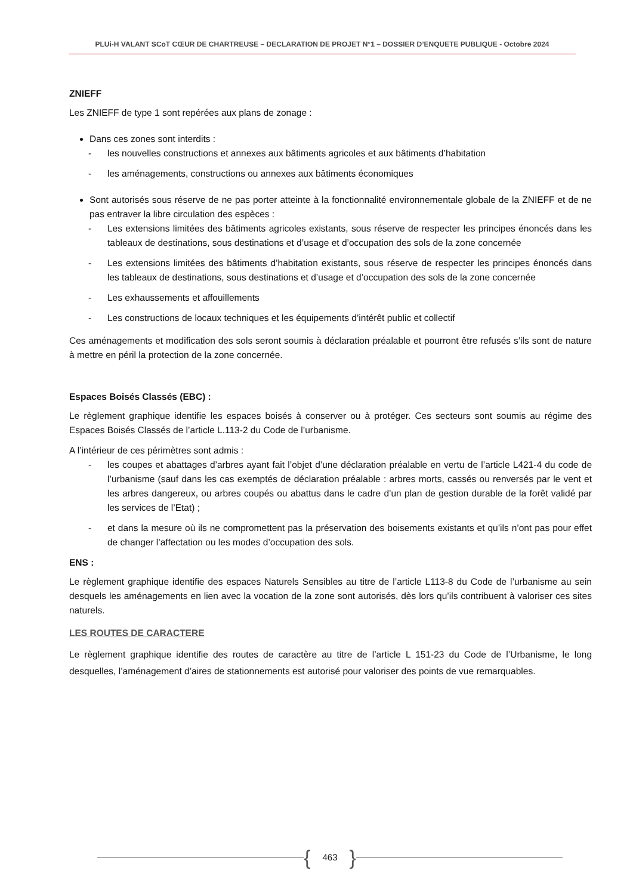PLUi-H VALANT SCoT CŒUR DE CHARTREUSE – DECLARATION DE PROJET N°1 – DOSSIER D’ENQUETE PUBLIQUE - Octobre 2024
ZNIEFF
Les ZNIEFF de type 1 sont repérées aux plans de zonage :
Dans ces zones sont interdits :
- les nouvelles constructions et annexes aux bâtiments agricoles et aux bâtiments d’habitation
- les aménagements, constructions ou annexes aux bâtiments économiques
Sont autorisés sous réserve de ne pas porter atteinte à la fonctionnalité environnementale globale de la ZNIEFF et de ne pas entraver la libre circulation des espèces :
- Les extensions limitées des bâtiments agricoles existants, sous réserve de respecter les principes énoncés dans les tableaux de destinations, sous destinations et d’usage et d’occupation des sols de la zone concernée
- Les extensions limitées des bâtiments d’habitation existants, sous réserve de respecter les principes énoncés dans les tableaux de destinations, sous destinations et d’usage et d’occupation des sols de la zone concernée
- Les exhaussements et affouillements
- Les constructions de locaux techniques et les équipements d’intérêt public et collectif
Ces aménagements et modification des sols seront soumis à déclaration préalable et pourront être refusés s’ils sont de nature à mettre en péril la protection de la zone concernée.
Espaces Boisés Classés (EBC) :
Le règlement graphique identifie les espaces boisés à conserver ou à protéger. Ces secteurs sont soumis au régime des Espaces Boisés Classés de l’article L.113-2 du Code de l’urbanisme.
A l’intérieur de ces périmètres sont admis :
- les coupes et abattages d’arbres ayant fait l’objet d’une déclaration préalable en vertu de l’article L421-4 du code de l’urbanisme (sauf dans les cas exemptés de déclaration préalable : arbres morts, cassés ou renversés par le vent et les arbres dangereux, ou arbres coupés ou abattus dans le cadre d’un plan de gestion durable de la forêt validé par les services de l’Etat) ;
- et dans la mesure où ils ne compromettent pas la préservation des boisements existants et qu’ils n’ont pas pour effet de changer l’affectation ou les modes d’occupation des sols.
ENS :
Le règlement graphique identifie des espaces Naturels Sensibles au titre de l’article L113-8 du Code de l’urbanisme au sein desquels les aménagements en lien avec la vocation de la zone sont autorisés, dès lors qu’ils contribuent à valoriser ces sites naturels.
LES ROUTES DE CARACTERE
Le règlement graphique identifie des routes de caractère au titre de l’article L 151-23 du Code de l’Urbanisme, le long desquelles, l’aménagement d’aires de stationnements est autorisé pour valoriser des points de vue remarquables.
{ 463 }